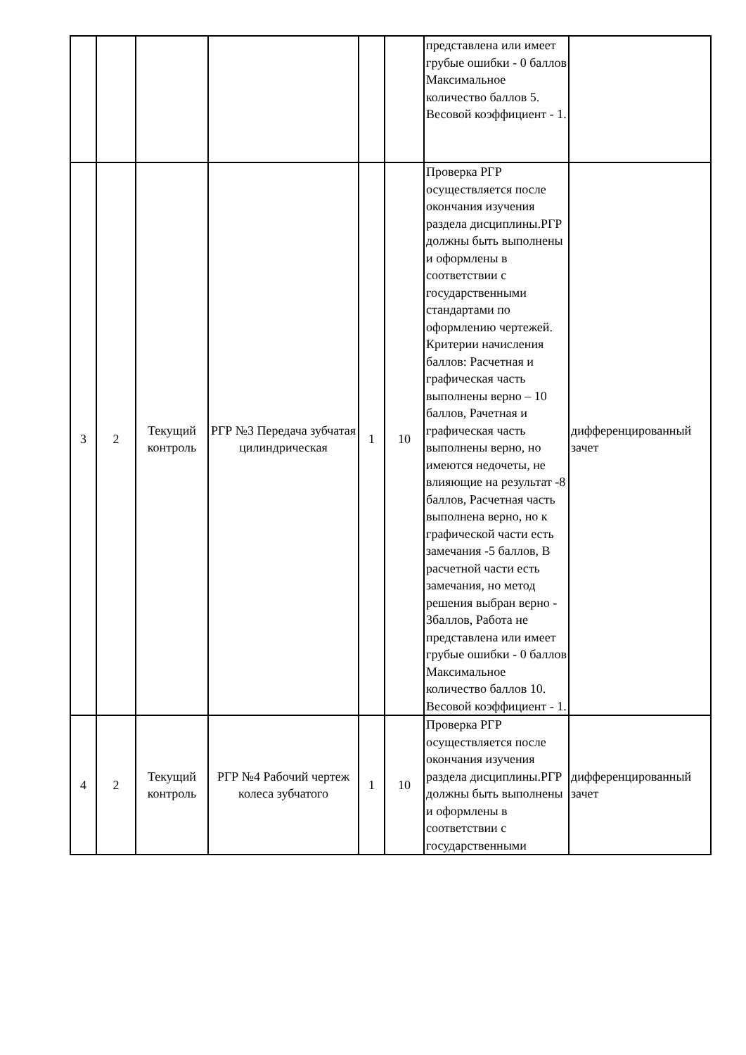| | | | | | | представлена или имеет грубые ошибки - 0 баллов Максимальное количество баллов 5. Весовой коэффициент - 1. | |
| 3 | 2 | Текущий контроль | РГР №3 Передача зубчатая цилиндрическая | 1 | 10 | Проверка РГР осуществляется после окончания изучения раздела дисциплины.РГР должны быть выполнены и оформлены в соответствии с государственными стандартами по оформлению чертежей. Критерии начисления баллов: Расчетная и графическая часть выполнены верно – 10 баллов, Рачетная и графическая часть выполнены верно, но имеются недочеты, не влияющие на результат -8 баллов, Расчетная часть выполнена верно, но к графической части есть замечания -5 баллов, В расчетной части есть замечания, но метод решения выбран верно - 3баллов, Работа не представлена или имеет грубые ошибки - 0 баллов Максимальное количество баллов 10. Весовой коэффициент - 1. | дифференцированный зачет |
| 4 | 2 | Текущий контроль | РГР №4 Рабочий чертеж колеса зубчатого | 1 | 10 | Проверка РГР осуществляется после окончания изучения раздела дисциплины.РГР должны быть выполнены и оформлены в соответствии с государственными | дифференцированный зачет |